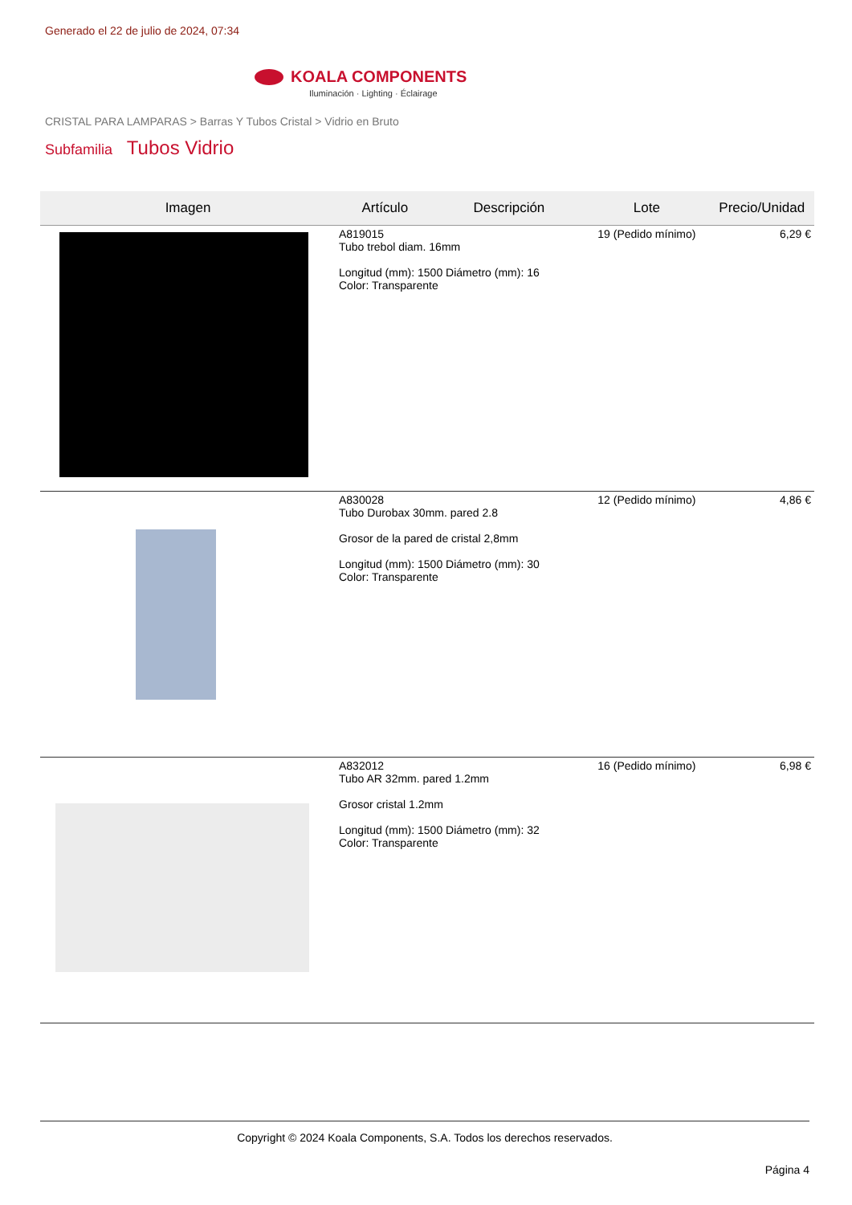Generado el 22 de julio de 2024, 07:34
KOALA COMPONENTS
Iluminación · Lighting · Éclairage
CRISTAL PARA LAMPARAS > Barras Y Tubos Cristal > Vidrio en Bruto
Subfamilia Tubos Vidrio
| Imagen | Artículo | Descripción | Lote | Precio/Unidad |
| --- | --- | --- | --- | --- |
| | A819015 Tubo trebol diam. 16mm Longitud (mm): 1500 Diámetro (mm): 16 Color: Transparente | | 19 (Pedido mínimo) | 6,29 € |
| | A830028 Tubo Durobax 30mm. pared 2.8 Grosor de la pared de cristal 2,8mm Longitud (mm): 1500 Diámetro (mm): 30 Color: Transparente | | 12 (Pedido mínimo) | 4,86 € |
| | A832012 Tubo AR 32mm. pared 1.2mm Grosor cristal 1.2mm Longitud (mm): 1500 Diámetro (mm): 32 Color: Transparente | | 16 (Pedido mínimo) | 6,98 € |
Copyright © 2024 Koala Components, S.A. Todos los derechos reservados.
Página 4